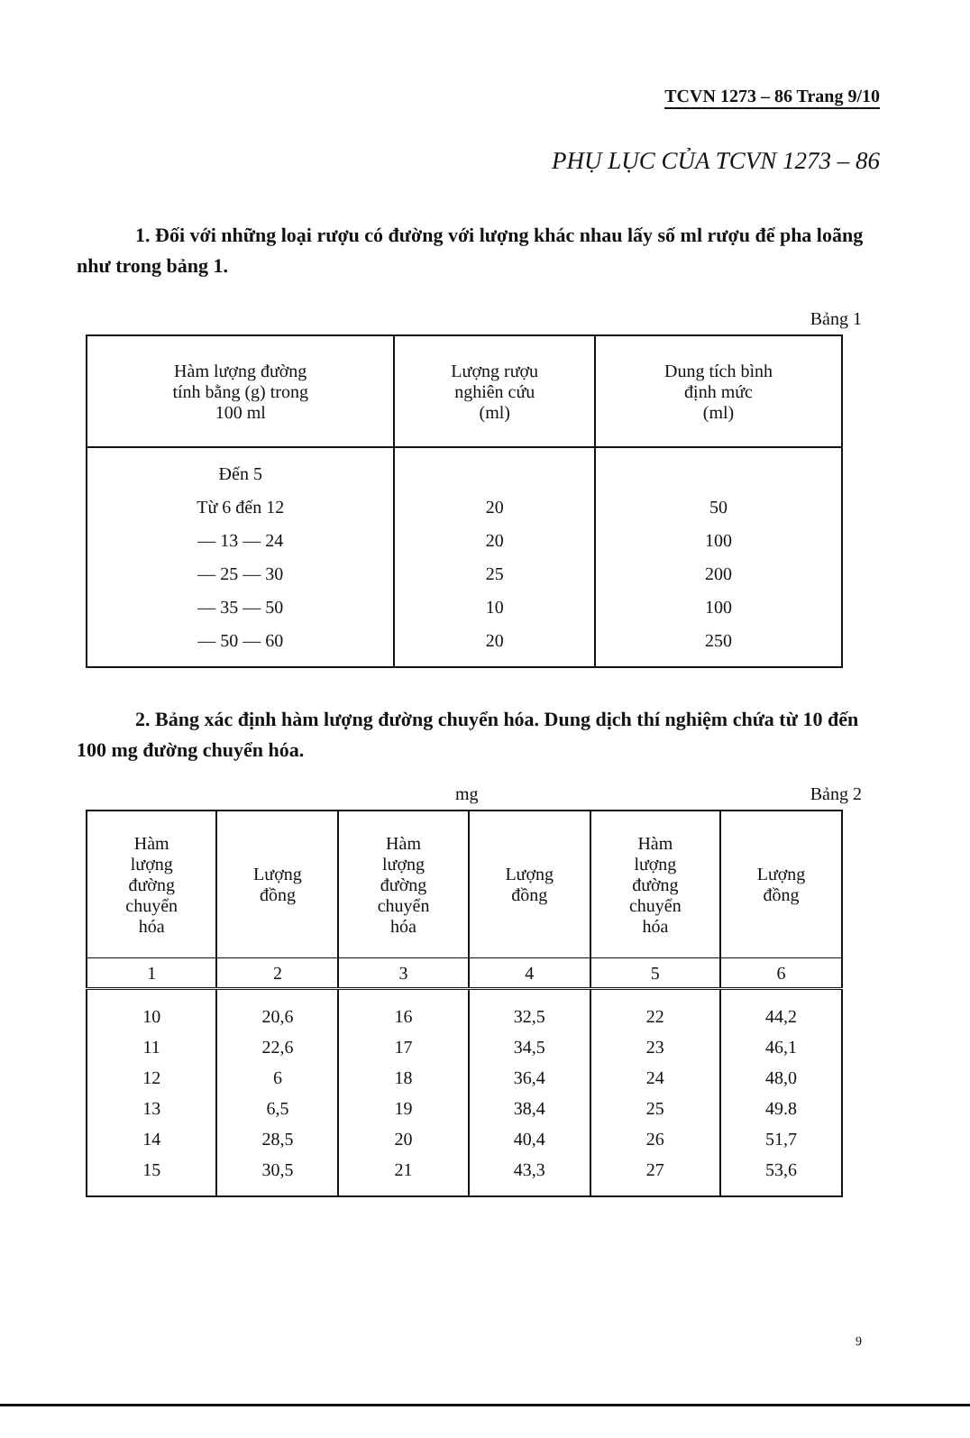TCVN 1273 – 86 Trang 9/10
PHỤ LỤC CỦA TCVN 1273 – 86
1. Đối với những loại rượu có đường với lượng khác nhau lấy số ml rượu để pha loãng như trong bảng 1.
Bảng 1
| Hàm lượng đường tính bằng (g) trong 100 ml | Lượng rượu nghiên cứu (ml) | Dung tích bình định mức (ml) |
| --- | --- | --- |
| Đến 5 Từ 6 đến 12 — 13 — 24 — 25 — 30 — 35 — 50 — 50 — 60 | 20 20 25 10 20 | 50 100 200 100 250 |
2. Bảng xác định hàm lượng đường chuyển hóa. Dung dịch thí nghiệm chứa từ 10 đến 100 mg đường chuyển hóa.
mg Bảng 2
| Hàm lượng đường chuyển hóa | Lượng đồng | Hàm lượng đường chuyển hóa | Lượng đồng | Hàm lượng đường chuyển hóa | Lượng đồng |
| --- | --- | --- | --- | --- | --- |
| 1 | 2 | 3 | 4 | 5 | 6 |
| 10 11 12 13 14 15 | 20,6 22,6 6 6,5 28,5 30,5 | 16 17 18 19 20 21 | 32,5 34,5 36,4 38,4 40,4 43,3 | 22 23 24 25 26 27 | 44,2 46,1 48,0 49.8 51,7 53,6 |
9